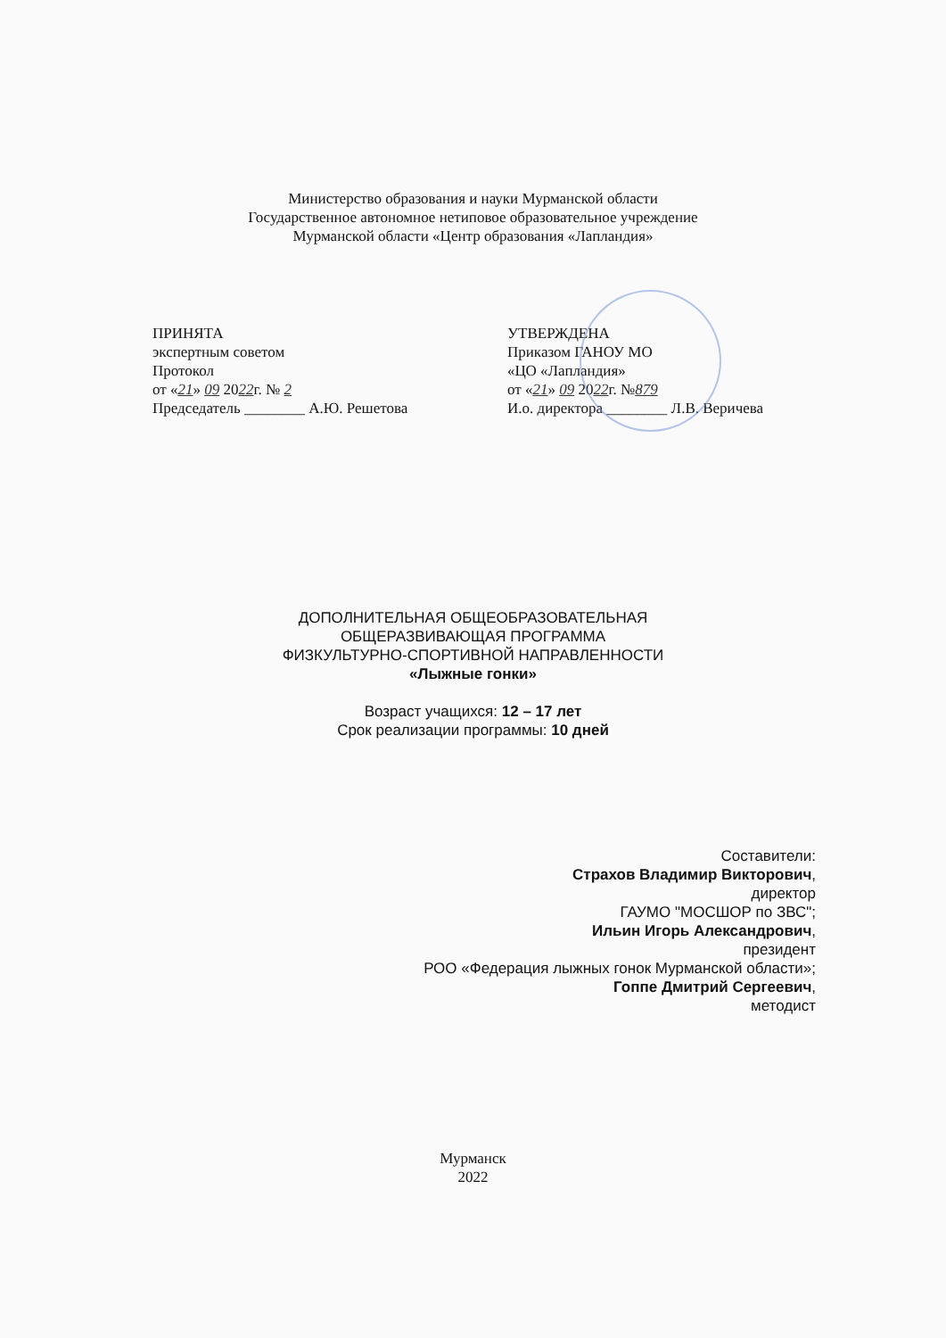Министерство образования и науки Мурманской области
Государственное автономное нетиповое образовательное учреждение
Мурманской области «Центр образования «Лапландия»
ПРИНЯТА
экспертным советом
Протокол
от «21» 09 2022г. № 2
Председатель ________ А.Ю. Решетова
УТВЕРЖДЕНА
Приказом ГАНОУ МО
«ЦО «Лапландия»
от «21» 09 2022г. №879
И.о. директора ________ Л.В. Веричева
ДОПОЛНИТЕЛЬНАЯ ОБЩЕОБРАЗОВАТЕЛЬНАЯ
ОБЩЕРАЗВИВАЮЩАЯ ПРОГРАММА
ФИЗКУЛЬТУРНО-СПОРТИВНОЙ НАПРАВЛЕННОСТИ
«Лыжные гонки»
Возраст учащихся: 12 – 17 лет
Срок реализации программы: 10 дней
Составители:
Страхов Владимир Викторович,
директор
ГАУМО "МОСШОР по ЗВС";
Ильин Игорь Александрович,
президент
РОО «Федерация лыжных гонок Мурманской области»;
Гоппе Дмитрий Сергеевич,
методист
Мурманск
2022